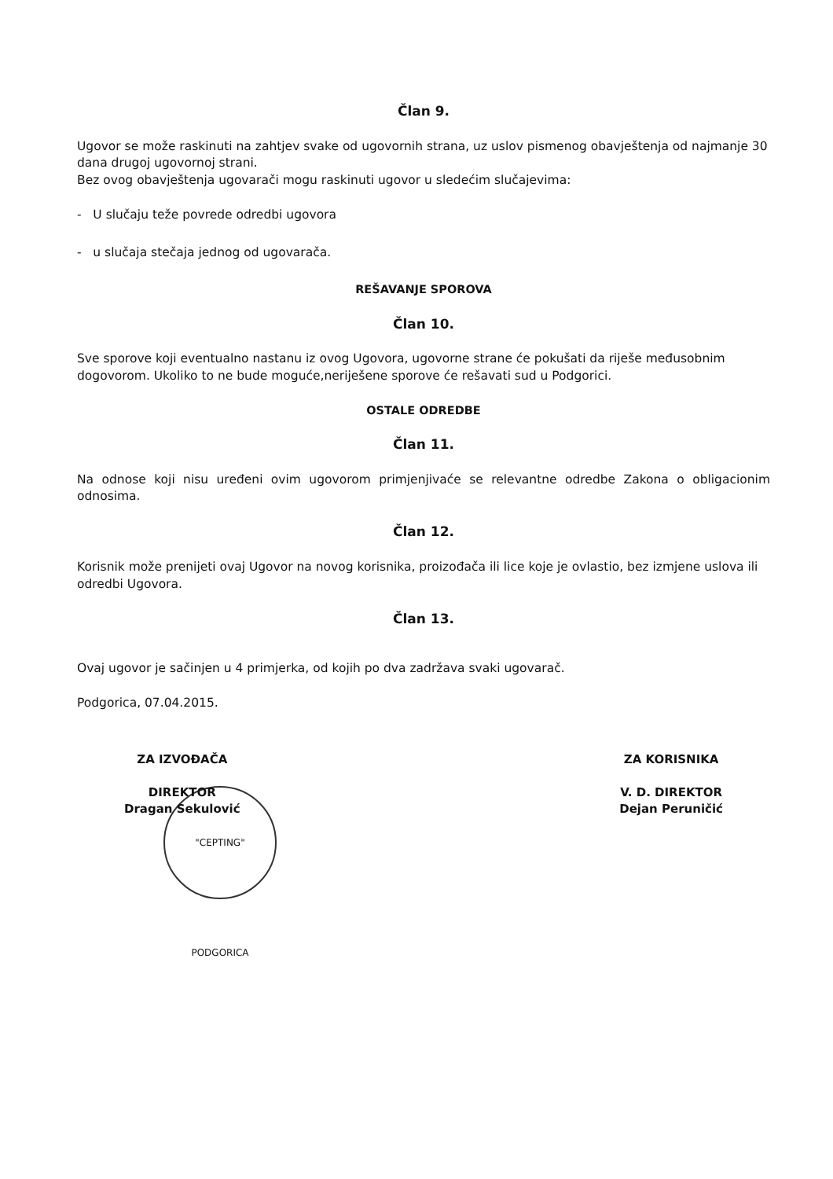Član 9.
Ugovor se može raskinuti na zahtjev svake od ugovornih strana, uz uslov pismenog obavještenja od najmanje 30 dana drugoj ugovornoj strani.
Bez ovog obavještenja ugovarači mogu raskinuti ugovor u sledećim slučajevima:
- U slučaju teže povrede odredbi ugovora
- u slučaja stečaja jednog od ugovarača.
REŠAVANJE SPOROVA
Član 10.
Sve sporove koji eventualno nastanu iz ovog Ugovora, ugovorne strane će pokušati da riješe međusobnim dogovorom. Ukoliko to ne bude moguće,neriješene sporove će rešavati sud u Podgorici.
OSTALE ODREDBE
Član 11.
Na odnose koji nisu uređeni ovim ugovorom primjenjivaće se relevantne odredbe Zakona o obligacionim odnosima.
Član 12.
Korisnik može prenijeti ovaj Ugovor na novog korisnika, proizođača ili lice koje je ovlastio, bez izmjene uslova ili odredbi Ugovora.
Član 13.
Ovaj ugovor je sačinjen u 4 primjerka, od kojih po dva zadržava svaki ugovarač.
Podgorica, 07.04.2015.
ZA IZVOĐAČA
DIREKTOR
Dragan Sekulović
ZA KORISNIKA
V. D. DIREKTOR
Dejan Peruničić
"CEPTING" PODGORICA